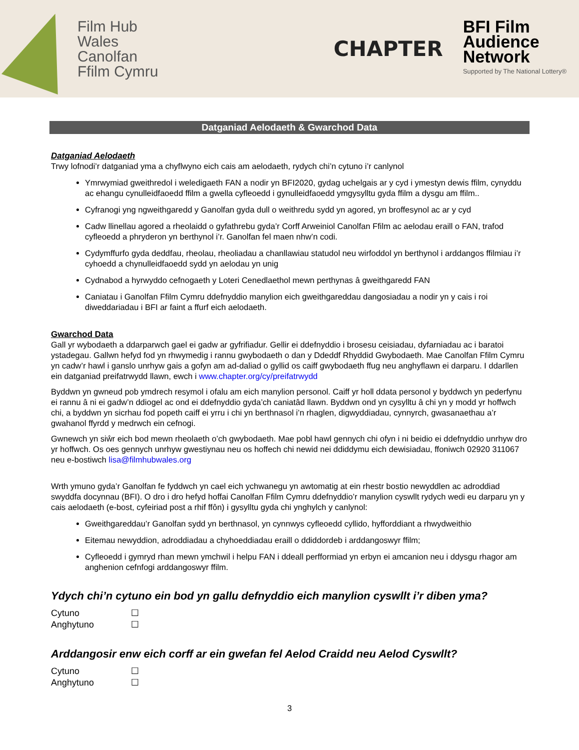Film Hub
Wales
Canolfan
Ffilm Cymru
CHAPTER
BFI Film
Audience
Network
Supported by The National Lottery®
Datganiad Aelodaeth & Gwarchod Data
Datganiad Aelodaeth
Trwy lofnodi’r datganiad yma a chyflwyno eich cais am aelodaeth, rydych chi’n cytuno i’r canlynol
Ymrwymiad gweithredol i weledigaeth FAN a nodir yn BFI2020, gydag uchelgais ar y cyd i ymestyn dewis ffilm, cynyddu ac ehangu cynulleidfaoedd ffilm a gwella cyfleoedd i gynulleidfaoedd ymgysylltu gyda ffilm a dysgu am ffilm..
Cyfranogi yng ngweithgaredd y Ganolfan gyda dull o weithredu sydd yn agored, yn broffesynol ac ar y cyd
Cadw llinellau agored a rheolaidd o gyfathrebu gyda’r Corff Arweiniol Canolfan Ffilm ac aelodau eraill o FAN, trafod cyfleoedd a phryderon yn berthynol i’r. Ganolfan fel maen nhw’n codi.
Cydymffurfo gyda deddfau, rheolau, rheoliadau a chanllawiau statudol neu wirfoddol yn berthynol i arddangos ffilmiau i’r cyhoedd a chynulleidfaoedd sydd yn aelodau yn unig
Cydnabod a hyrwyddo cefnogaeth y Loteri Cenedlaethol mewn perthynas â gweithgaredd FAN
Caniatau i Ganolfan Ffilm Cymru ddefnyddio manylion eich gweithgareddau dangosiadau a nodir yn y cais i roi diweddariadau i BFI ar faint a ffurf eich aelodaeth.
Gwarchod Data
Gall yr wybodaeth a ddarparwch gael ei gadw ar gyfrifiadur. Gellir ei ddefnyddio i brosesu ceisiadau, dyfarniadau ac i baratoi ystadegau. Gallwn hefyd fod yn rhwymedig i rannu gwybodaeth o dan y Ddeddf Rhyddid Gwybodaeth. Mae Canolfan Ffilm Cymru yn cadw’r hawl i ganslo unrhyw gais a gofyn am ad-daliad o gyllid os caiff gwybodaeth ffug neu anghyflawn ei darparu. I ddarllen ein datganiad preifatrwydd llawn, ewch i www.chapter.org/cy/preifatrwydd
Byddwn yn gwneud pob ymdrech resymol i ofalu am eich manylion personol. Caiff yr holl ddata personol y byddwch yn pederfynu ei rannu â ni ei gadw’n ddiogel ac ond ei ddefnyddio gyda’ch caniatâd llawn. Byddwn ond yn cysylltu â chi yn y modd yr hoffwch chi, a byddwn yn sicrhau fod popeth caiff ei yrru i chi yn berthnasol i’n rhaglen, digwyddiadau, cynnyrch, gwasanaethau a’r gwahanol ffyrdd y medrwch ein cefnogi.
Gwnewch yn siŵr eich bod mewn rheolaeth o’ch gwybodaeth. Mae pobl hawl gennych chi ofyn i ni beidio ei ddefnyddio unrhyw dro yr hoffwch. Os oes gennych unrhyw gwestiynau neu os hoffech chi newid nei ddiddymu eich dewisiadau, ffoniwch 02920 311067 neu e-bostiwch lisa@filmhubwales.org
Wrth ymuno gyda’r Ganolfan fe fyddwch yn cael eich ychwanegu yn awtomatig at ein rhestr bostio newyddlen ac adroddiad swyddfa docynnau (BFI). O dro i dro hefyd hoffai Canolfan Ffilm Cymru ddefnyddio’r manylion cyswllt rydych wedi eu darparu yn y cais aelodaeth (e-bost, cyfeiriad post a rhif ffôn) i gysylltu gyda chi ynghylch y canlynol:
Gweithgareddau’r Ganolfan sydd yn berthnasol, yn cynnwys cyfleoedd cyllido, hyfforddiant a rhwydweithio
Eitemau newyddion, adroddiadau a chyhoeddiadau eraill o ddiddordeb i arddangoswyr ffilm;
Cyfleoedd i gymryd rhan mewn ymchwil i helpu FAN i ddeall perfformiad yn erbyn ei amcanion neu i ddysgu rhagor am anghenion cefnfogi arddangoswyr ffilm.
Ydych chi’n cytuno ein bod yn gallu defnyddio eich manylion cyswllt i’r diben yma?
Cytuno ☐
Anghytuno ☐
Arddangosir enw eich corff ar ein gwefan fel Aelod Craidd neu Aelod Cyswllt?
Cytuno ☐
Anghytuno ☐
3